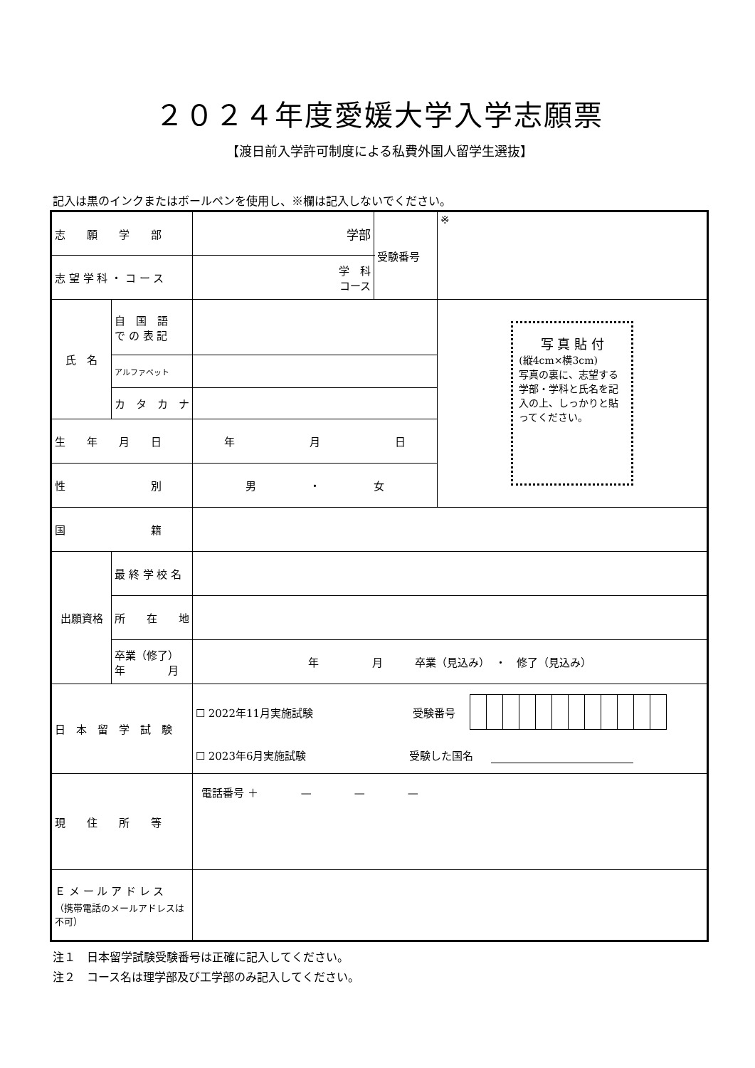２０２４年度愛媛大学入学志願票
【渡日前入学許可制度による私費外国人留学生選抜】
記入は黒のインクまたはボールペンを使用し、※欄は記入しないでください。
| 志 願 学 部 | | 学部 | 受験番号 | ※ |
| 志 望 学 科 ・ コ ー ス | | 学 科 コース | | |
| 氏 名 | 自 国 語 で の 表 記 | | | 写 真 貼 付 (縦4cm×横3cm) 写真の裏に、志望する学部・学科と氏名を記入の上、しっかりと貼ってください。 |
| | アルファベット | | | |
| | カ タ カ ナ | | | |
| 生 年 月 日 | | 年 月 日 | | |
| 性 別 | | 男 ・ 女 | | |
| 国 籍 | | | | |
| 出願資格 | 最 終 学 校 名 | | | |
| | 所 在 地 | | | |
| | 卒業（修了） 年 月 | 年 月 卒業（見込み） ・ 修了（見込み） | | |
| 日 本 留 学 試 験 | | ☐ 2022年11月実施試験 受験番号 ☐ 2023年6月実施試験 受験した国名 | | |
| 現 住 所 等 | | 電話番号 ＋ — — — | | |
| Ｅ メ ー ル ア ド レ ス （携帯電話のメールアドレスは不可） | | | | |
注１　日本留学試験受験番号は正確に記入してください。
注２　コース名は理学部及び工学部のみ記入してください。